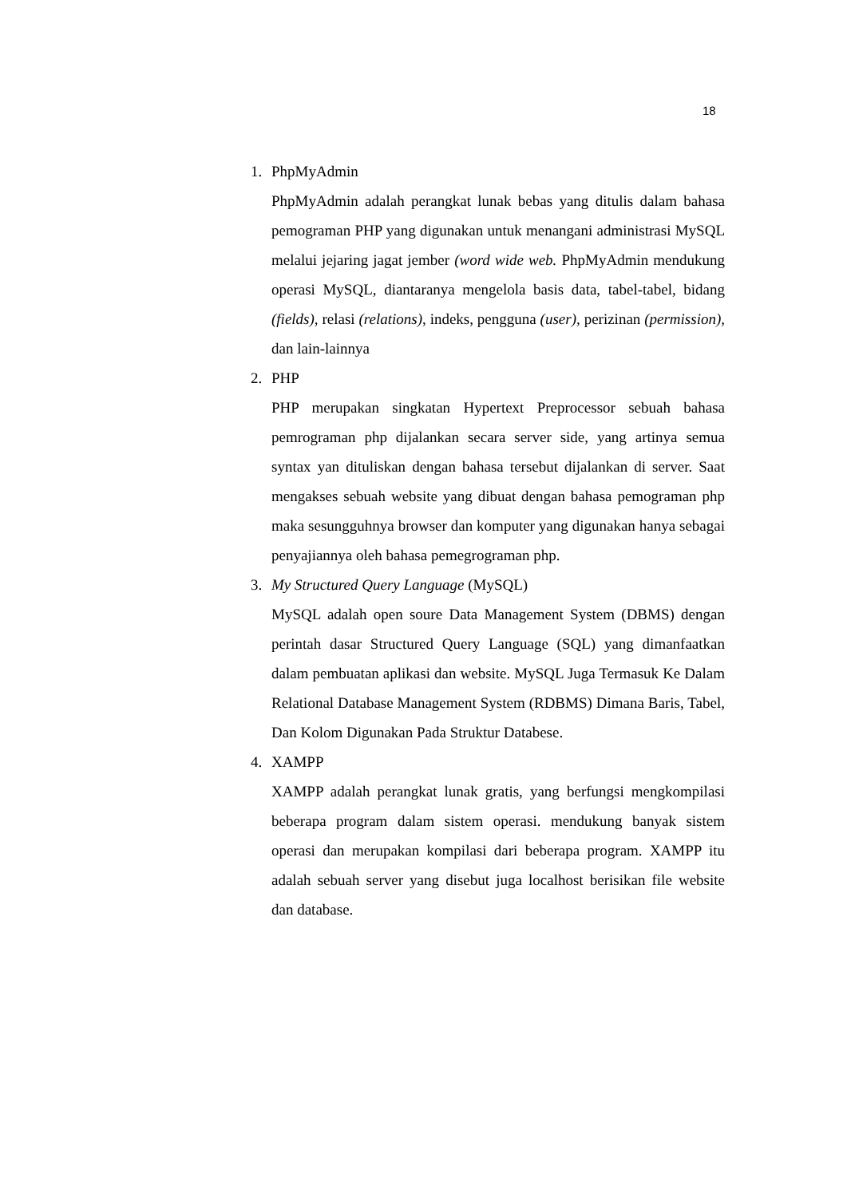18
1. PhpMyAdmin
PhpMyAdmin adalah perangkat lunak bebas yang ditulis dalam bahasa pemograman PHP yang digunakan untuk menangani administrasi MySQL melalui jejaring jagat jember (word wide web. PhpMyAdmin mendukung operasi MySQL, diantaranya mengelola basis data, tabel-tabel, bidang (fields), relasi (relations), indeks, pengguna (user), perizinan (permission), dan lain-lainnya
2. PHP
PHP merupakan singkatan Hypertext Preprocessor sebuah bahasa pemrograman php dijalankan secara server side, yang artinya semua syntax yan dituliskan dengan bahasa tersebut dijalankan di server. Saat mengakses sebuah website yang dibuat dengan bahasa pemograman php maka sesungguhnya browser dan komputer yang digunakan hanya sebagai penyajiannya oleh bahasa pemegrograman php.
3. My Structured Query Language (MySQL)
MySQL adalah open soure Data Management System (DBMS) dengan perintah dasar Structured Query Language (SQL) yang dimanfaatkan dalam pembuatan aplikasi dan website. MySQL Juga Termasuk Ke Dalam Relational Database Management System (RDBMS) Dimana Baris, Tabel, Dan Kolom Digunakan Pada Struktur Databese.
4. XAMPP
XAMPP adalah perangkat lunak gratis, yang berfungsi mengkompilasi beberapa program dalam sistem operasi. mendukung banyak sistem operasi dan merupakan kompilasi dari beberapa program. XAMPP itu adalah sebuah server yang disebut juga localhost berisikan file website dan database.